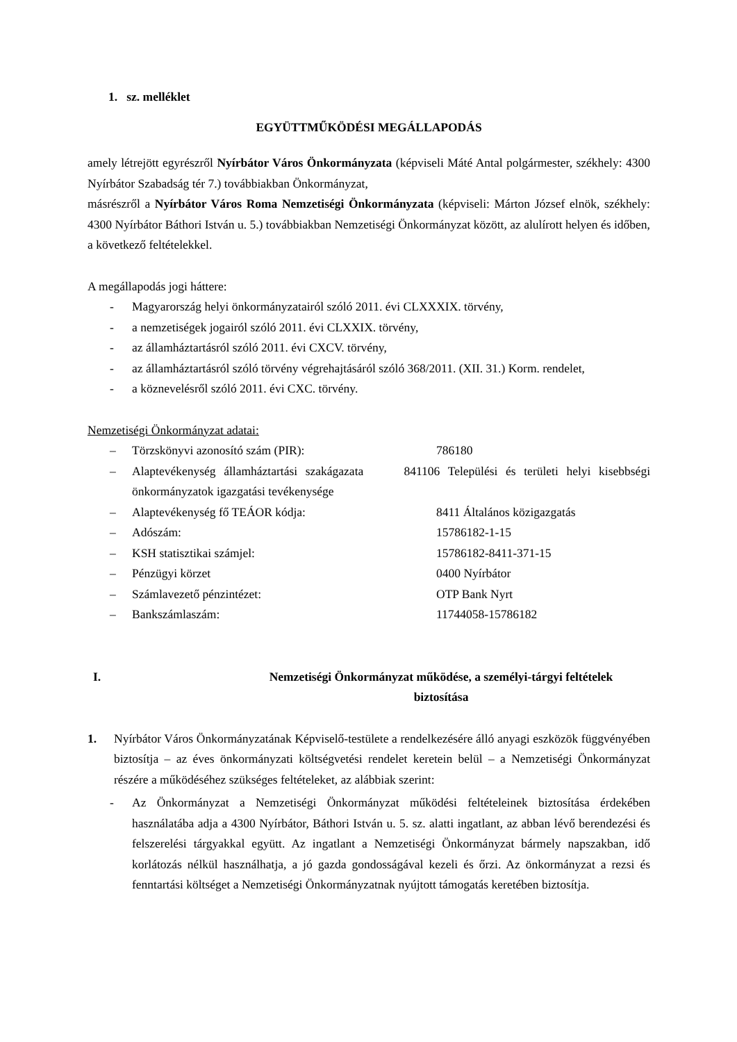1. sz. melléklet
EGYÜTTMŰKÖDÉSI MEGÁLLAPODÁS
amely létrejött egyrészről Nyírbátor Város Önkormányzata (képviseli Máté Antal polgármester, székhely: 4300 Nyírbátor Szabadság tér 7.) továbbiakban Önkormányzat,
másrészről a Nyírbátor Város Roma Nemzetiségi Önkormányzata (képviseli: Márton József elnök, székhely: 4300 Nyírbátor Báthori István u. 5.) továbbiakban Nemzetiségi Önkormányzat között, az alulírott helyen és időben, a következő feltételekkel.
A megállapodás jogi háttere:
- Magyarország helyi önkormányzatairól szóló 2011. évi CLXXXIX. törvény,
- a nemzetiségek jogairól szóló 2011. évi CLXXIX. törvény,
- az államháztartásról szóló 2011. évi CXCV. törvény,
- az államháztartásról szóló törvény végrehajtásáról szóló 368/2011. (XII. 31.) Korm. rendelet,
- a köznevelésről szóló 2011. évi CXC. törvény.
Nemzetiségi Önkormányzat adatai:
– Törzskönyvi azonosító szám (PIR): 786180
– Alaptevékenység államháztartási szakágazata 841106 Települési és területi helyi kisebbségi önkormányzatok igazgatási tevékenysége
– Alaptevékenység fő TEÁOR kódja: 8411 Általános közigazgatás
– Adószám: 15786182-1-15
– KSH statisztikai számjel: 15786182-8411-371-15
– Pénzügyi körzet 0400 Nyírbátor
– Számlavezető pénzintézet: OTP Bank Nyrt
– Bankszámlaszám: 11744058-15786182
I. Nemzetiségi Önkormányzat működése, a személyi-tárgyi feltételek
biztosítása
1. Nyírbátor Város Önkormányzatának Képviselő-testülete a rendelkezésére álló anyagi eszközök függvényében biztosítja – az éves önkormányzati költségvetési rendelet keretein belül – a Nemzetiségi Önkormányzat részére a működéséhez szükséges feltételeket, az alábbiak szerint:
- Az Önkormányzat a Nemzetiségi Önkormányzat működési feltételeinek biztosítása érdekében használatába adja a 4300 Nyírbátor, Báthori István u. 5. sz. alatti ingatlant, az abban lévő berendezési és felszerelési tárgyakkal együtt. Az ingatlant a Nemzetiségi Önkormányzat bármely napszakban, idő korlátozás nélkül használhatja, a jó gazda gondosságával kezeli és őrzi. Az önkormányzat a rezsi és fenntartási költséget a Nemzetiségi Önkormányzatnak nyújtott támogatás keretében biztosítja.